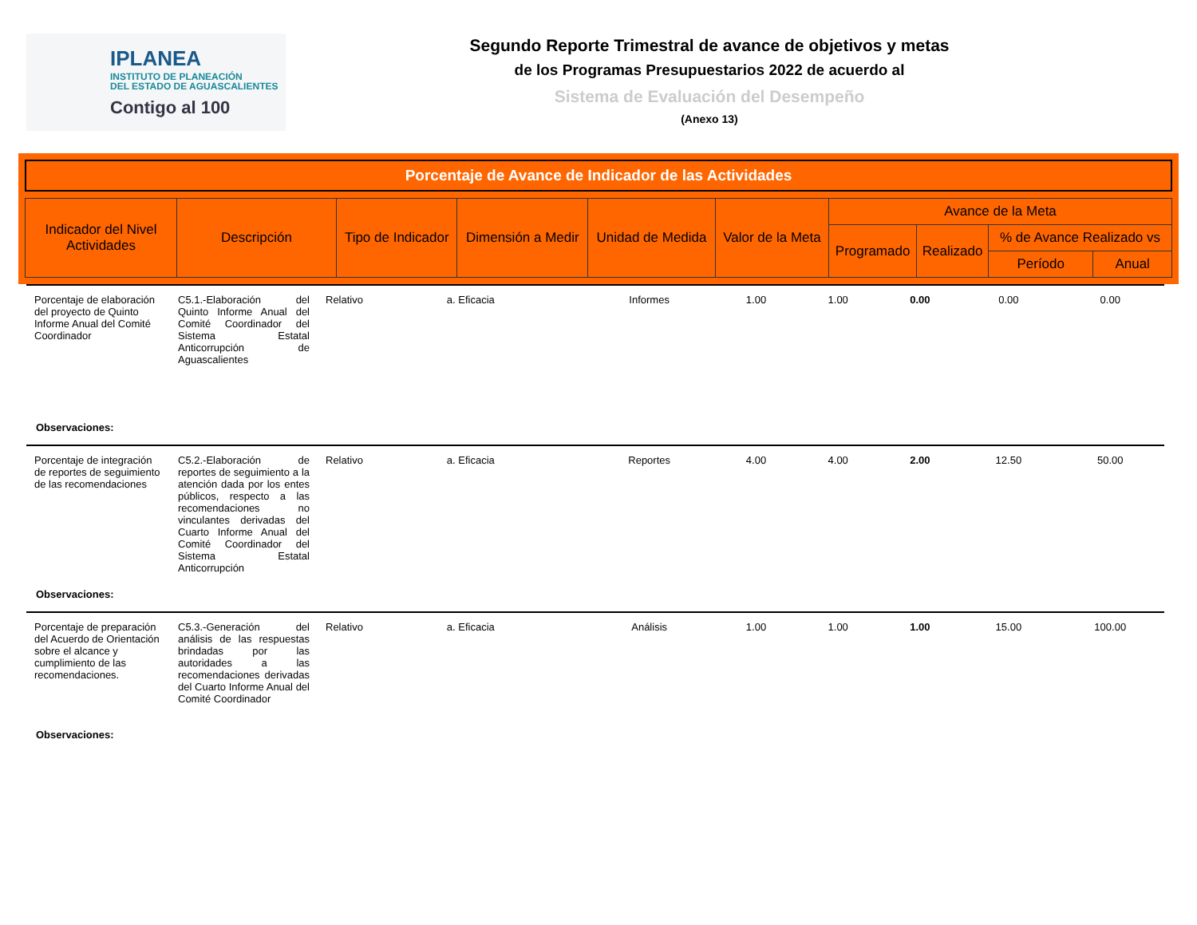IPLANEA
INSTITUTO DE PLANEACIÓN
DEL ESTADO DE AGUASCALIENTES
Contigo al 100
Segundo Reporte Trimestral de avance de objetivos y metas
de los Programas Presupuestarios 2022 de acuerdo al
Sistema de Evaluación del Desempeño
(Anexo 13)
Porcentaje de Avance de Indicador de las Actividades
| Indicador del Nivel Actividades | Descripción | Tipo de Indicador | Dimensión a Medir | Unidad de Medida | Valor de la Meta | Avance de la Meta | | | |
| --- | --- | --- | --- | --- | --- | --- | --- | --- | --- |
| | | | | | | Programado | Realizado | % de Avance Realizado vs | |
| | | | | | | | | Período | Anual |
| Porcentaje de elaboración del proyecto de Quinto Informe Anual del Comité Coordinador | C5.1.-Elaboración del Quinto Informe Anual del Comité Coordinador del Sistema Estatal Anticorrupción de Aguascalientes | Relativo | a. Eficacia | Informes | 1.00 | 1.00 | 0.00 | 0.00 | 0.00 |
| Observaciones: | | | | | | | | | |
| Porcentaje de integración de reportes de seguimiento de las recomendaciones | C5.2.-Elaboración de reportes de seguimiento a la atención dada por los entes públicos, respecto a las recomendaciones no vinculantes derivadas del Cuarto Informe Anual del Comité Coordinador del Sistema Estatal Anticorrupción | Relativo | a. Eficacia | Reportes | 4.00 | 4.00 | 2.00 | 12.50 | 50.00 |
| Observaciones: | | | | | | | | | |
| Porcentaje de preparación del Acuerdo de Orientación sobre el alcance y cumplimiento de las recomendaciones. | C5.3.-Generación del análisis de las respuestas brindadas por las autoridades a las recomendaciones derivadas del Cuarto Informe Anual del Comité Coordinador | Relativo | a. Eficacia | Análisis | 1.00 | 1.00 | 1.00 | 15.00 | 100.00 |
| Observaciones: | | | | | | | | | |